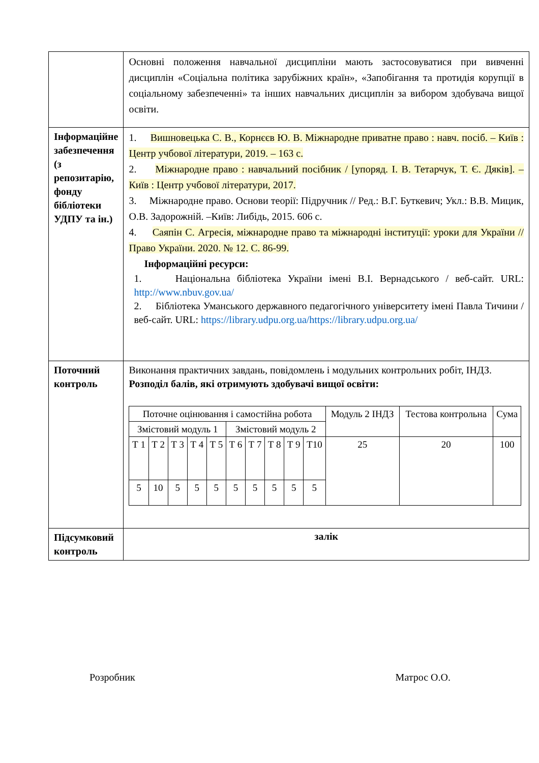| | Основні положення навчальної дисципліни мають застосовуватися при вивченні дисциплін «Соціальна політика зарубіжних країн», «Запобігання та протидія корупції в соціальному забезпеченні» та інших навчальних дисциплін за вибором здобувача вищої освіти. |
| Інформаційне забезпечення (з репозитарію, фонду бібліотеки УДПУ та ін.) | 1. Вишновецька С. В., Корнєєв Ю. В. Міжнародне приватне право : навч. посіб. – Київ : Центр учбової літератури, 2019. – 163 с. 2. Міжнародне право : навчальний посібник / [упоряд. І. В. Тетарчук, Т. Є. Дяків]. – Київ : Центр учбової літератури, 2017. 3. Міжнародне право. Основи теорії: Підручник // Ред.: В.Г. Буткевич; Укл.: В.В. Мицик, О.В. Задорожній. –Київ: Либідь, 2015. 606 с. 4. Саяпін С. Агресія, міжнародне право та міжнародні інституції: уроки для України // Право України. 2020. № 12. С. 86-99. Інформаційні ресурси: 1. Національна бібліотека України імені В.І. Вернадського / веб-сайт. URL: http://www.nbuv.gov.ua/ 2. Бібліотека Уманського державного педагогічного університету імені Павла Тичини / веб-сайт. URL: https://library.udpu.org.ua/https://library.udpu.org.ua/ |
| Поточний контроль | Виконання практичних завдань, повідомлень і модульних контрольних робіт, ІНДЗ. Розподіл балів, які отримують здобувачі вищої освіти: / Поточне оцінювання і самостійна робота / / / / / / / / / / Модуль 2 ІНДЗ / Тестова контрольна / Сума / / Змістовий модуль 1 / / / / / Змістовий модуль 2 / / / / / / / / / Т 1 / Т 2 / Т 3 / Т 4 / Т 5 / Т 6 / Т 7 / Т 8 / Т 9 / Т10 / 25 / 20 / 100 / / 5 / 10 / 5 / 5 / 5 / 5 / 5 / 5 / 5 / 5 / / / / |
| Підсумковий контроль | залік |
Розробник Матрос О.О.